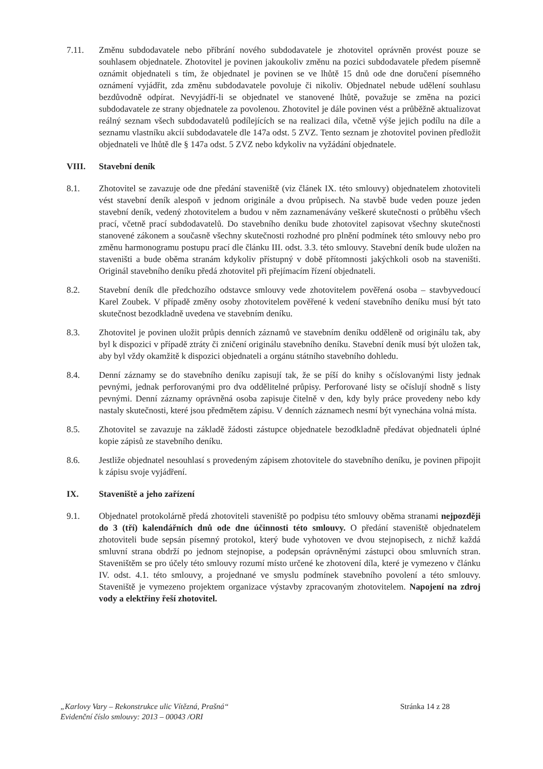7.11. Změnu subdodavatele nebo přibrání nového subdodavatele je zhotovitel oprávněn provést pouze se souhlasem objednatele. Zhotovitel je povinen jakoukoliv změnu na pozici subdodavatele předem písemně oznámit objednateli s tím, že objednatel je povinen se ve lhůtě 15 dnů ode dne doručení písemného oznámení vyjádřit, zda změnu subdodavatele povoluje či nikoliv. Objednatel nebude udělení souhlasu bezdůvodně odpírat. Nevyjádří-li se objednatel ve stanovené lhůtě, považuje se změna na pozici subdodavatele ze strany objednatele za povolenou. Zhotovitel je dále povinen vést a průběžně aktualizovat reálný seznam všech subdodavatelů podílejících se na realizaci díla, včetně výše jejich podílu na díle a seznamu vlastníku akcií subdodavatele dle 147a odst. 5 ZVZ. Tento seznam je zhotovitel povinen předložit objednateli ve lhůtě dle § 147a odst. 5 ZVZ nebo kdykoliv na vyžádání objednatele.
VIII. Stavební deník
8.1. Zhotovitel se zavazuje ode dne předání staveniště (viz článek IX. této smlouvy) objednatelem zhotoviteli vést stavební deník alespoň v jednom originále a dvou průpisech. Na stavbě bude veden pouze jeden stavební deník, vedený zhotovitelem a budou v něm zaznamenávány veškeré skutečnosti o průběhu všech prací, včetně prací subdodavatelů. Do stavebního deníku bude zhotovitel zapisovat všechny skutečnosti stanovené zákonem a současně všechny skutečnosti rozhodné pro plnění podmínek této smlouvy nebo pro změnu harmonogramu postupu prací dle článku III. odst. 3.3. této smlouvy. Stavební deník bude uložen na staveništi a bude oběma stranám kdykoliv přístupný v době přítomnosti jakýchkoli osob na staveništi. Originál stavebního deníku předá zhotovitel při přejímacím řízení objednateli.
8.2. Stavební deník dle předchozího odstavce smlouvy vede zhotovitelem pověřená osoba – stavbyvedoucí Karel Zoubek. V případě změny osoby zhotovitelem pověřené k vedení stavebního deníku musí být tato skutečnost bezodkladně uvedena ve stavebním deníku.
8.3. Zhotovitel je povinen uložit průpis denních záznamů ve stavebním deníku odděleně od originálu tak, aby byl k dispozici v případě ztráty či zničení originálu stavebního deníku. Stavební deník musí být uložen tak, aby byl vždy okamžitě k dispozici objednateli a orgánu státního stavebního dohledu.
8.4. Denní záznamy se do stavebního deníku zapisují tak, že se píší do knihy s očíslovanými listy jednak pevnými, jednak perforovanými pro dva oddělitelné průpisy. Perforované listy se očíslují shodně s listy pevnými. Denní záznamy oprávněná osoba zapisuje čitelně v den, kdy byly práce provedeny nebo kdy nastaly skutečnosti, které jsou předmětem zápisu. V denních záznamech nesmí být vynechána volná místa.
8.5. Zhotovitel se zavazuje na základě žádosti zástupce objednatele bezodkladně předávat objednateli úplné kopie zápisů ze stavebního deníku.
8.6. Jestliže objednatel nesouhlasí s provedeným zápisem zhotovitele do stavebního deníku, je povinen připojit k zápisu svoje vyjádření.
IX. Staveniště a jeho zařízení
9.1. Objednatel protokolárně předá zhotoviteli staveniště po podpisu této smlouvy oběma stranami nejpozději do 3 (tří) kalendářních dnů ode dne účinnosti této smlouvy. O předání staveniště objednatelem zhotoviteli bude sepsán písemný protokol, který bude vyhotoven ve dvou stejnopisech, z nichž každá smluvní strana obdrží po jednom stejnopise, a podepsán oprávněnými zástupci obou smluvních stran. Staveništěm se pro účely této smlouvy rozumí místo určené ke zhotovení díla, které je vymezeno v článku IV. odst. 4.1. této smlouvy, a projednané ve smyslu podmínek stavebního povolení a této smlouvy. Staveniště je vymezeno projektem organizace výstavby zpracovaným zhotovitelem. Napojení na zdroj vody a elektřiny řeší zhotovitel.
„Karlovy Vary – Rekonstrukce ulic Vítězná, Prašná“
Evidenční číslo smlouvy: 2013 – 00043 /ORI
Stránka 14 z 28